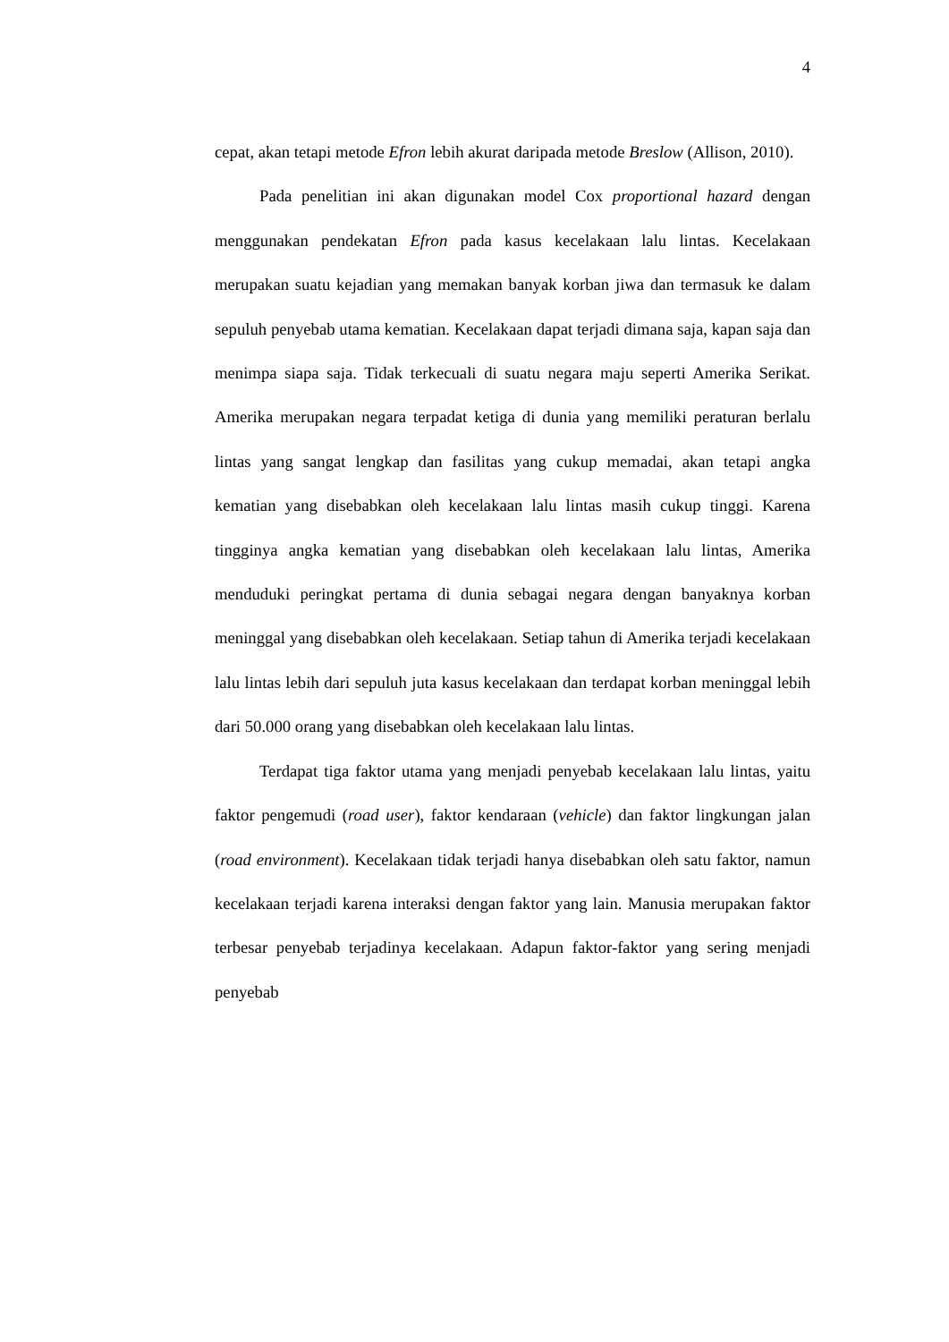4
cepat, akan tetapi metode Efron lebih akurat daripada metode Breslow (Allison, 2010).
Pada penelitian ini akan digunakan model Cox proportional hazard dengan menggunakan pendekatan Efron pada kasus kecelakaan lalu lintas. Kecelakaan merupakan suatu kejadian yang memakan banyak korban jiwa dan termasuk ke dalam sepuluh penyebab utama kematian. Kecelakaan dapat terjadi dimana saja, kapan saja dan menimpa siapa saja. Tidak terkecuali di suatu negara maju seperti Amerika Serikat. Amerika merupakan negara terpadat ketiga di dunia yang memiliki peraturan berlalu lintas yang sangat lengkap dan fasilitas yang cukup memadai, akan tetapi angka kematian yang disebabkan oleh kecelakaan lalu lintas masih cukup tinggi. Karena tingginya angka kematian yang disebabkan oleh kecelakaan lalu lintas, Amerika menduduki peringkat pertama di dunia sebagai negara dengan banyaknya korban meninggal yang disebabkan oleh kecelakaan. Setiap tahun di Amerika terjadi kecelakaan lalu lintas lebih dari sepuluh juta kasus kecelakaan dan terdapat korban meninggal lebih dari 50.000 orang yang disebabkan oleh kecelakaan lalu lintas.
Terdapat tiga faktor utama yang menjadi penyebab kecelakaan lalu lintas, yaitu faktor pengemudi (road user), faktor kendaraan (vehicle) dan faktor lingkungan jalan (road environment). Kecelakaan tidak terjadi hanya disebabkan oleh satu faktor, namun kecelakaan terjadi karena interaksi dengan faktor yang lain. Manusia merupakan faktor terbesar penyebab terjadinya kecelakaan. Adapun faktor-faktor yang sering menjadi penyebab